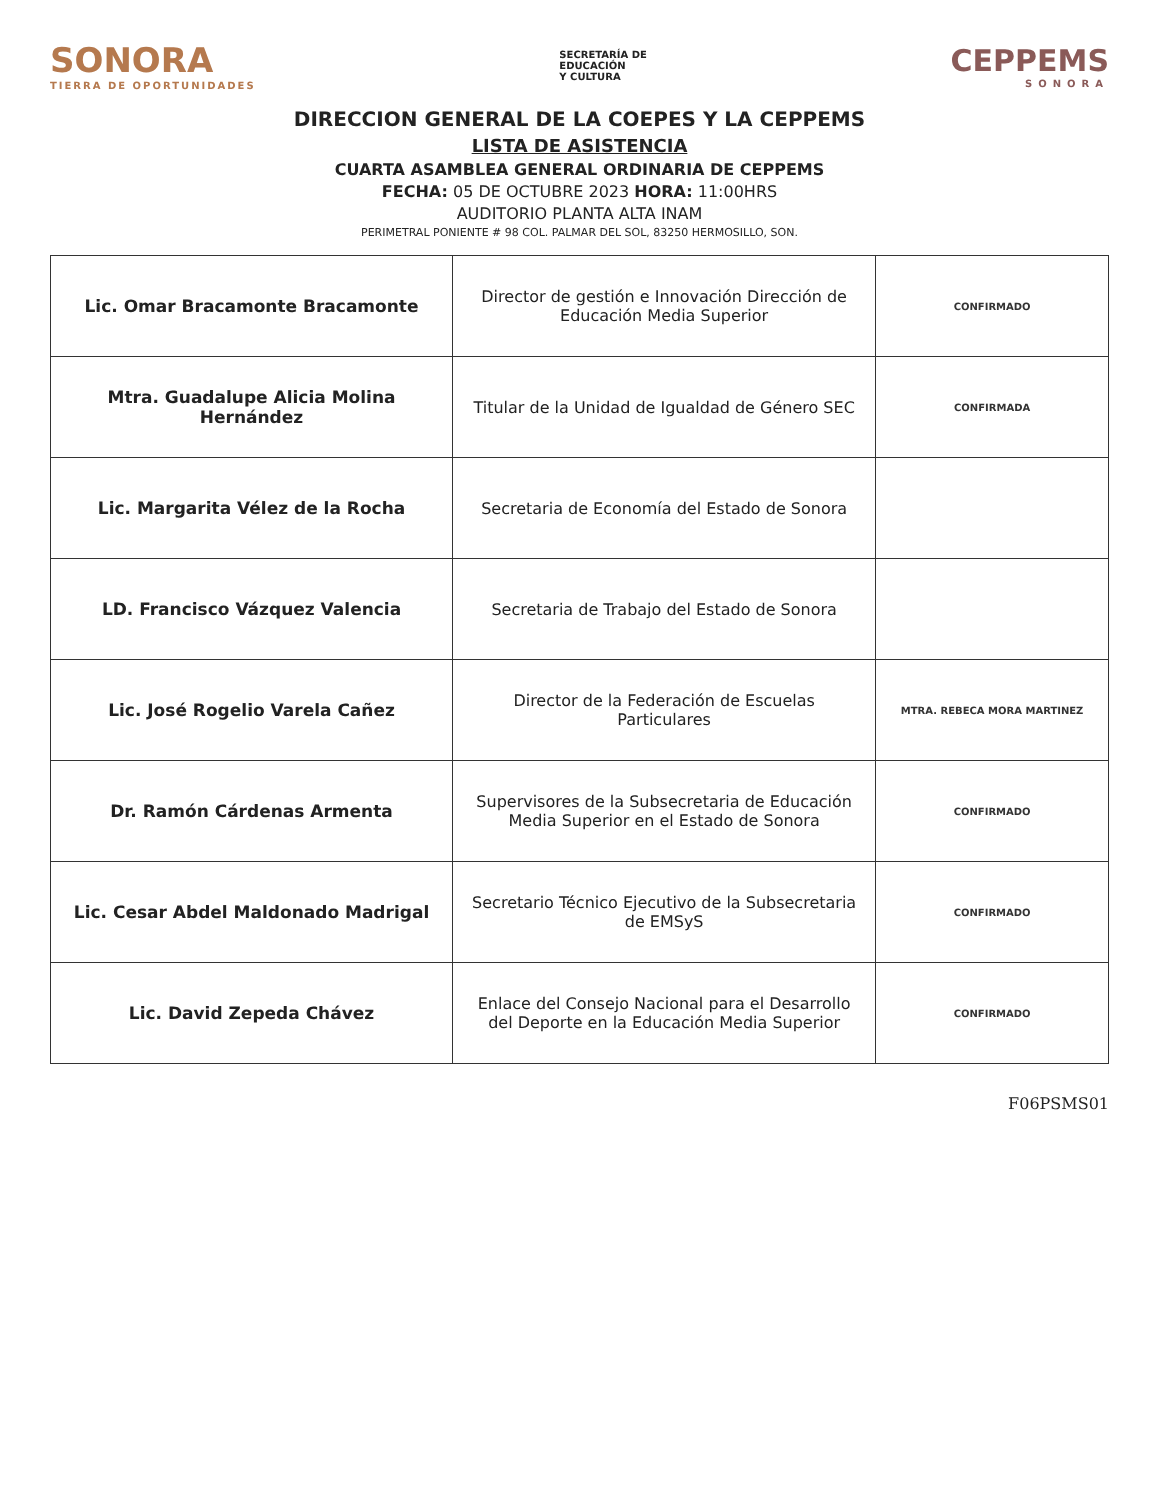SONORA
TIERRA DE OPORTUNIDADES
SECRETARÍA DE
EDUCACIÓN
Y CULTURA
CEPPEMS
SONORA
DIRECCION GENERAL DE LA COEPES Y LA CEPPEMS
LISTA DE ASISTENCIA
CUARTA ASAMBLEA GENERAL ORDINARIA DE CEPPEMS
FECHA: 05 DE OCTUBRE 2023 HORA: 11:00HRS
AUDITORIO PLANTA ALTA INAM
PERIMETRAL PONIENTE # 98 COL. PALMAR DEL SOL, 83250 HERMOSILLO, SON.
| Lic. Omar Bracamonte Bracamonte | Director de gestión e Innovación Dirección de Educación Media Superior | CONFIRMADO |
| Mtra. Guadalupe Alicia Molina Hernández | Titular de la Unidad de Igualdad de Género SEC | CONFIRMADA |
| Lic. Margarita Vélez de la Rocha | Secretaria de Economía del Estado de Sonora | |
| LD. Francisco Vázquez Valencia | Secretaria de Trabajo del Estado de Sonora | |
| Lic. José Rogelio Varela Cañez | Director de la Federación de Escuelas Particulares | MTRA. REBECA MORA MARTINEZ |
| Dr. Ramón Cárdenas Armenta | Supervisores de la Subsecretaria de Educación Media Superior en el Estado de Sonora | CONFIRMADO |
| Lic. Cesar Abdel Maldonado Madrigal | Secretario Técnico Ejecutivo de la Subsecretaria de EMSyS | CONFIRMADO |
| Lic. David Zepeda Chávez | Enlace del Consejo Nacional para el Desarrollo del Deporte en la Educación Media Superior | CONFIRMADO |
F06PSMS01